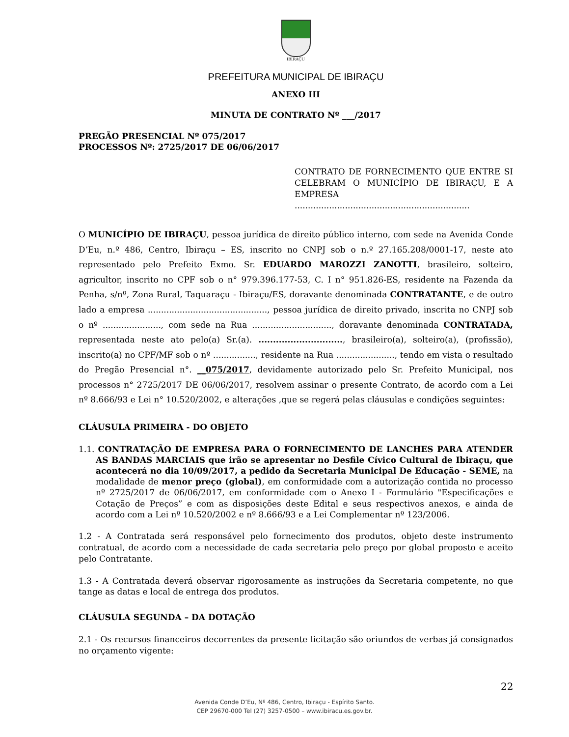IBIRAÇU
PREFEITURA MUNICIPAL DE IBIRAÇU
ANEXO III
MINUTA DE CONTRATO Nº ___/2017
PREGÃO PRESENCIAL Nº 075/2017
PROCESSOS Nº: 2725/2017 DE 06/06/2017
CONTRATO DE FORNECIMENTO QUE ENTRE SI CELEBRAM O MUNICÍPIO DE IBIRAÇU, E A EMPRESA ..................................................................
O MUNICÍPIO DE IBIRAÇU, pessoa jurídica de direito público interno, com sede na Avenida Conde D’Eu, n.º 486, Centro, Ibiraçu – ES, inscrito no CNPJ sob o n.º 27.165.208/0001-17, neste ato representado pelo Prefeito Exmo. Sr. EDUARDO MAROZZI ZANOTTI, brasileiro, solteiro, agricultor, inscrito no CPF sob o n° 979.396.177-53, C. I n° 951.826-ES, residente na Fazenda da Penha, s/nº, Zona Rural, Taquaraçu - Ibiraçu/ES, doravante denominada CONTRATANTE, e de outro lado a empresa ............................................., pessoa jurídica de direito privado, inscrita no CNPJ sob o nº ......................, com sede na Rua .............................., doravante denominada CONTRATADA, representada neste ato pelo(a) Sr.(a). ............................., brasileiro(a), solteiro(a), (profissão), inscrito(a) no CPF/MF sob o nº ................, residente na Rua ......................, tendo em vista o resultado do Pregão Presencial n°. __075/2017, devidamente autorizado pelo Sr. Prefeito Municipal, nos processos n° 2725/2017 DE 06/06/2017, resolvem assinar o presente Contrato, de acordo com a Lei nº 8.666/93 e Lei n° 10.520/2002, e alterações ,que se regerá pelas cláusulas e condições seguintes:
CLÁUSULA PRIMEIRA - DO OBJETO
1.1. CONTRATAÇÃO DE EMPRESA PARA O FORNECIMENTO DE LANCHES PARA ATENDER AS BANDAS MARCIAIS que irão se apresentar no Desfile Cívico Cultural de Ibiraçu, que acontecerá no dia 10/09/2017, a pedido da Secretaria Municipal De Educação - SEME, na modalidade de menor preço (global), em conformidade com a autorização contida no processo nº 2725/2017 de 06/06/2017, em conformidade com o Anexo I - Formulário "Especificações e Cotação de Preços” e com as disposições deste Edital e seus respectivos anexos, e ainda de acordo com a Lei nº 10.520/2002 e nº 8.666/93 e a Lei Complementar nº 123/2006.
1.2 - A Contratada será responsável pelo fornecimento dos produtos, objeto deste instrumento contratual, de acordo com a necessidade de cada secretaria pelo preço por global proposto e aceito pelo Contratante.
1.3 - A Contratada deverá observar rigorosamente as instruções da Secretaria competente, no que tange as datas e local de entrega dos produtos.
CLÁUSULA SEGUNDA – DA DOTAÇÃO
2.1 - Os recursos financeiros decorrentes da presente licitação são oriundos de verbas já consignados no orçamento vigente:
22
Avenida Conde D’Eu, Nº 486, Centro, Ibiraçu - Espírito Santo.
CEP 29670-000 Tel (27) 3257-0500 – www.ibiracu.es.gov.br.